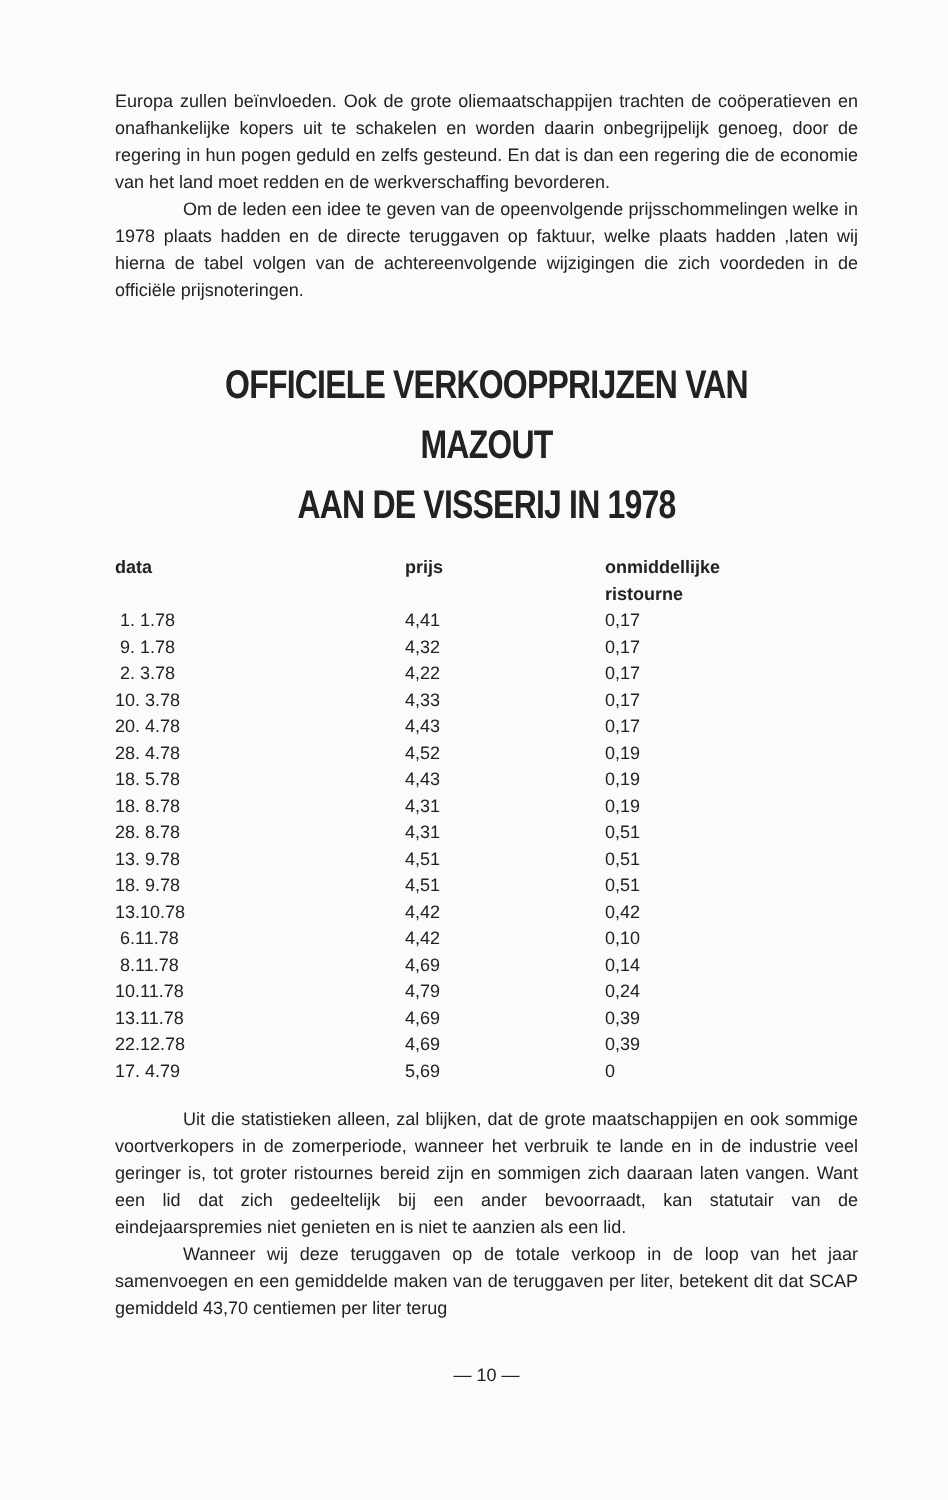Europa zullen beïnvloeden. Ook de grote oliemaatschappijen trachten de coöperatieven en onafhankelijke kopers uit te schakelen en worden daarin onbegrijpelijk genoeg, door de regering in hun pogen geduld en zelfs gesteund. En dat is dan een regering die de economie van het land moet redden en de werkverschaffing bevorderen.
Om de leden een idee te geven van de opeenvolgende prijsschommelingen welke in 1978 plaats hadden en de directe teruggaven op faktuur, welke plaats hadden ,laten wij hierna de tabel volgen van de achtereenvolgende wijzigingen die zich voordeden in de officiële prijsnoteringen.
OFFICIELE VERKOOPPRIJZEN VAN MAZOUT
AAN DE VISSERIJ IN 1978
| data | prijs | onmiddellijke ristourne |
| --- | --- | --- |
| 1. 1.78 | 4,41 | 0,17 |
| 9. 1.78 | 4,32 | 0,17 |
| 2. 3.78 | 4,22 | 0,17 |
| 10. 3.78 | 4,33 | 0,17 |
| 20. 4.78 | 4,43 | 0,17 |
| 28. 4.78 | 4,52 | 0,19 |
| 18. 5.78 | 4,43 | 0,19 |
| 18. 8.78 | 4,31 | 0,19 |
| 28. 8.78 | 4,31 | 0,51 |
| 13. 9.78 | 4,51 | 0,51 |
| 18. 9.78 | 4,51 | 0,51 |
| 13.10.78 | 4,42 | 0,42 |
| 6.11.78 | 4,42 | 0,10 |
| 8.11.78 | 4,69 | 0,14 |
| 10.11.78 | 4,79 | 0,24 |
| 13.11.78 | 4,69 | 0,39 |
| 22.12.78 | 4,69 | 0,39 |
| 17. 4.79 | 5,69 | 0 |
Uit die statistieken alleen, zal blijken, dat de grote maatschappijen en ook sommige voortverkopers in de zomerperiode, wanneer het verbruik te lande en in de industrie veel geringer is, tot groter ristournes bereid zijn en sommigen zich daaraan laten vangen. Want een lid dat zich gedeeltelijk bij een ander bevoorraadt, kan statutair van de eindejaarspremies niet genieten en is niet te aanzien als een lid.
Wanneer wij deze teruggaven op de totale verkoop in de loop van het jaar samenvoegen en een gemiddelde maken van de teruggaven per liter, betekent dit dat SCAP gemiddeld 43,70 centiemen per liter terug
— 10 —